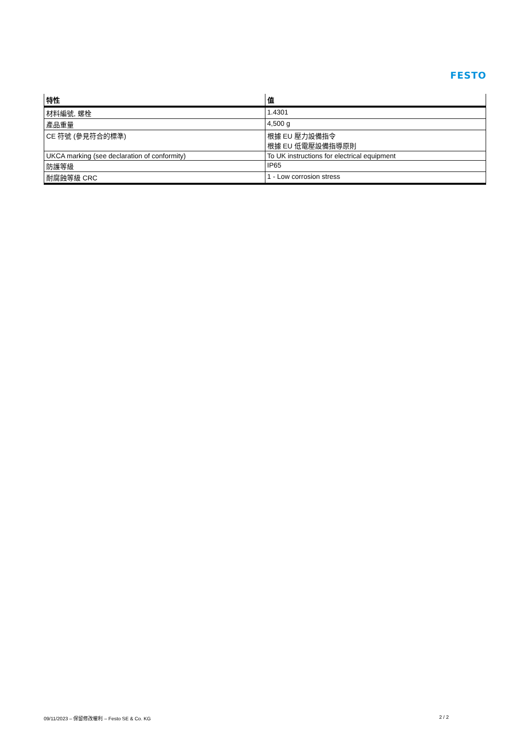FESTO
| 特性 | 值 |
| --- | --- |
| 材料編號, 螺栓 | 1.4301 |
| 產品重量 | 4,500 g |
| CE 符號 (參見符合的標準) | 根據 EU 壓力設備指令 根據 EU 低電壓設備指導原則 |
| UKCA marking (see declaration of conformity) | To UK instructions for electrical equipment |
| 防護等級 | IP65 |
| 耐腐蝕等級 CRC | 1 - Low corrosion stress |
09/11/2023 – 保留修改權利 – Festo SE & Co. KG 2 / 2